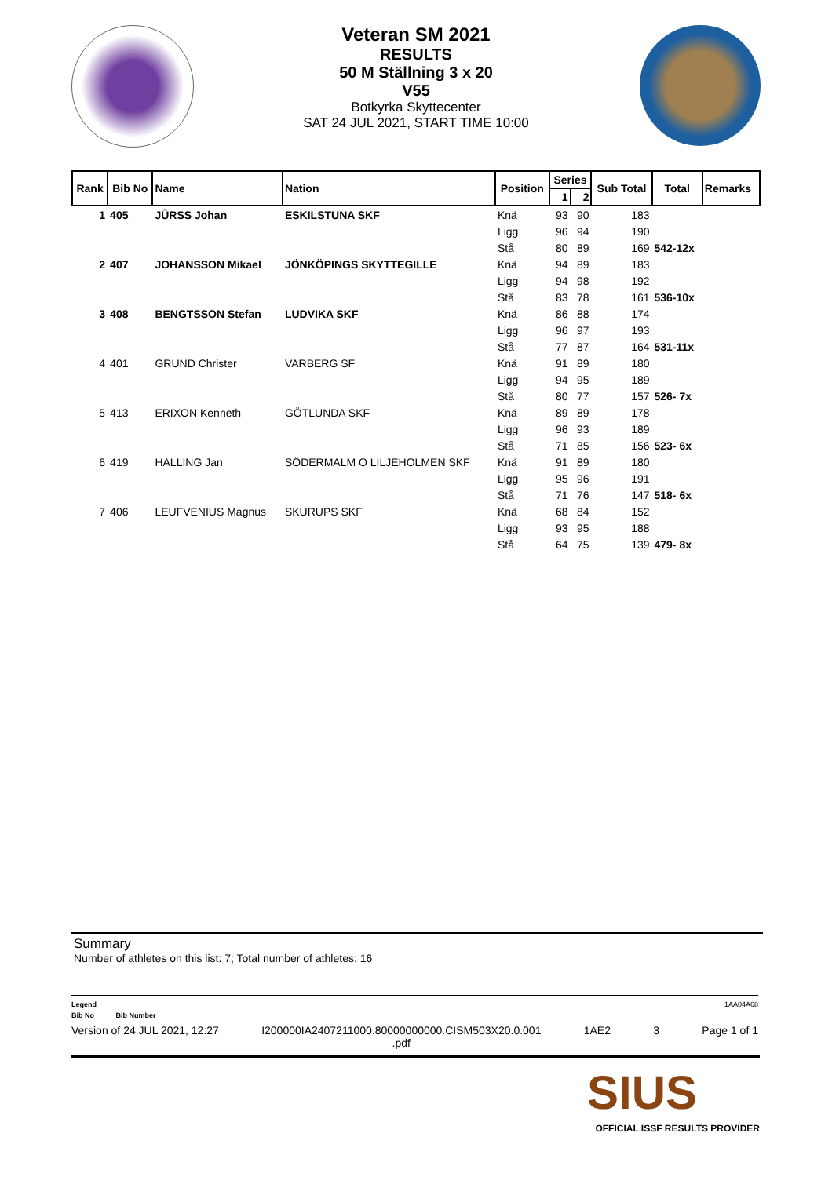Veteran SM 2021
RESULTS
50 M Ställning 3 x 20
V55
Botkyrka Skyttecenter
SAT 24 JUL 2021, START TIME 10:00
| Rank | Bib No | Name | Nation | Position | Series | | Sub Total | Total | Remarks |
| --- | --- | --- | --- | --- | --- | --- | --- | --- | --- |
| | | | | | 1 | 2 | | | |
| 1 | 405 | JÛRSS Johan | ESKILSTUNA SKF | Knä | 93 | 90 | 183 | | |
| | | | | Ligg | 96 | 94 | 190 | | |
| | | | | Stå | 80 | 89 | 169 | 542-12x | |
| 2 | 407 | JOHANSSON Mikael | JÖNKÖPINGS SKYTTEGILLE | Knä | 94 | 89 | 183 | | |
| | | | | Ligg | 94 | 98 | 192 | | |
| | | | | Stå | 83 | 78 | 161 | 536-10x | |
| 3 | 408 | BENGTSSON Stefan | LUDVIKA SKF | Knä | 86 | 88 | 174 | | |
| | | | | Ligg | 96 | 97 | 193 | | |
| | | | | Stå | 77 | 87 | 164 | 531-11x | |
| 4 | 401 | GRUND Christer | VARBERG SF | Knä | 91 | 89 | 180 | | |
| | | | | Ligg | 94 | 95 | 189 | | |
| | | | | Stå | 80 | 77 | 157 | 526- 7x | |
| 5 | 413 | ERIXON Kenneth | GÖTLUNDA SKF | Knä | 89 | 89 | 178 | | |
| | | | | Ligg | 96 | 93 | 189 | | |
| | | | | Stå | 71 | 85 | 156 | 523- 6x | |
| 6 | 419 | HALLING Jan | SÖDERMALM O LILJEHOLMEN SKF | Knä | 91 | 89 | 180 | | |
| | | | | Ligg | 95 | 96 | 191 | | |
| | | | | Stå | 71 | 76 | 147 | 518- 6x | |
| 7 | 406 | LEUFVENIUS Magnus | SKURUPS SKF | Knä | 68 | 84 | 152 | | |
| | | | | Ligg | 93 | 95 | 188 | | |
| | | | | Stå | 64 | 75 | 139 | 479- 8x | |
Summary
Number of athletes on this list: 7; Total number of athletes: 16
Legend 1AA04A68
Bib No Bib Number
Version of 24 JUL 2021, 12:27 I200000IA2407211000.80000000000.CISM503X20.0.001
.pdf 1AE2 3 Page 1 of 1
SIUS
OFFICIAL ISSF RESULTS PROVIDER